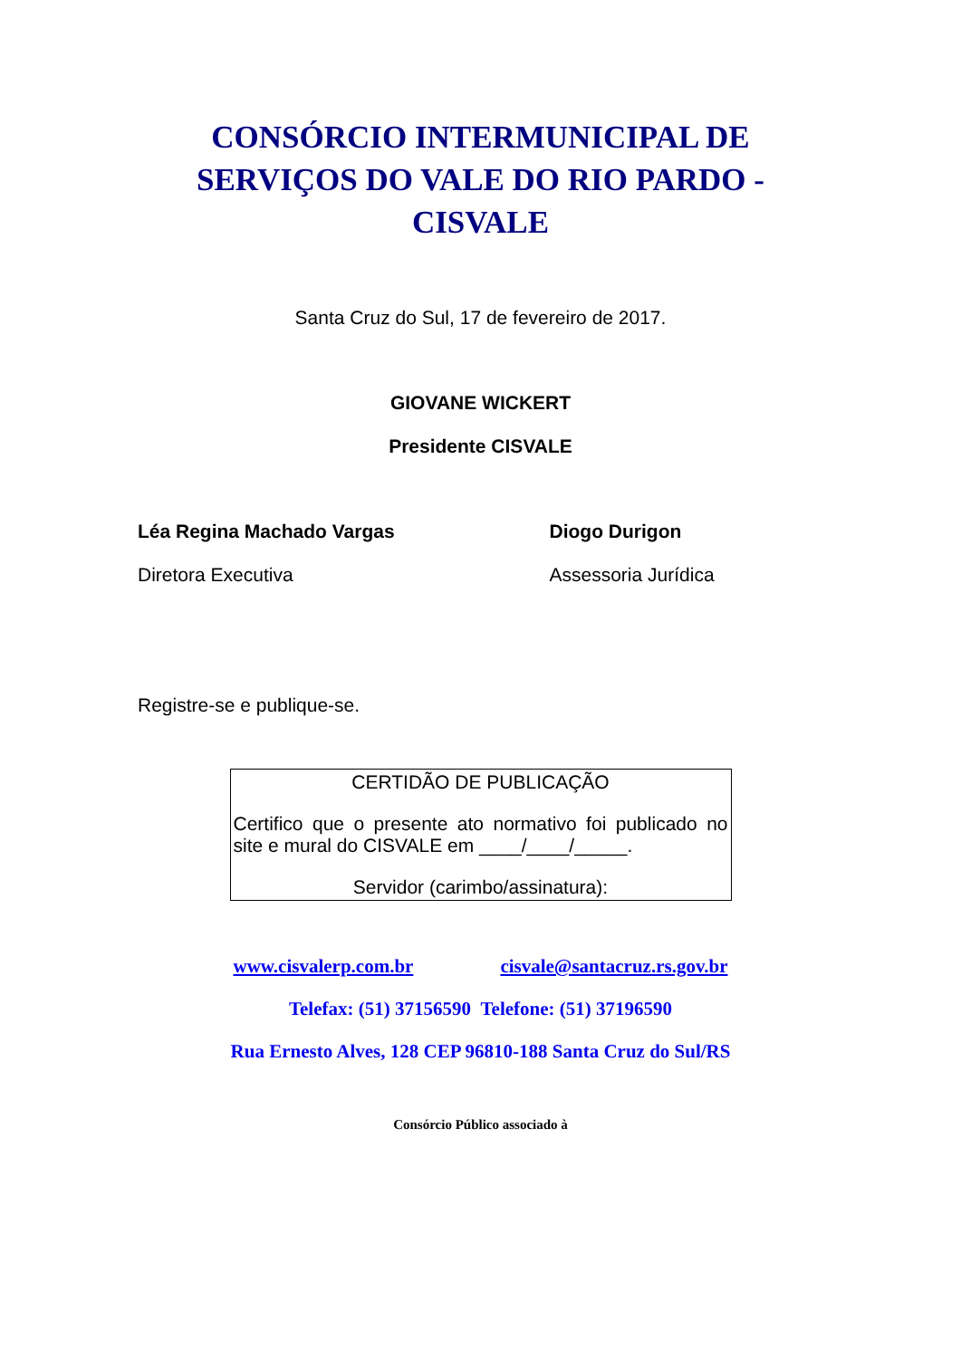CONSÓRCIO INTERMUNICIPAL DE
SERVIÇOS DO VALE DO RIO PARDO -
CISVALE
Santa Cruz do Sul, 17 de fevereiro de 2017.
GIOVANE WICKERT
Presidente CISVALE
Léa Regina Machado Vargas Diogo Durigon
Diretora Executiva Assessoria Jurídica
Registre-se e publique-se.
CERTIDÃO DE PUBLICAÇÃO
Certifico que o presente ato normativo foi publicado no site e mural do CISVALE em ____/____/_____.
Servidor (carimbo/assinatura):
www.cisvalerp.com.br cisvale@santacruz.rs.gov.br
Telefax: (51) 37156590 Telefone: (51) 37196590
Rua Ernesto Alves, 128 CEP 96810-188 Santa Cruz do Sul/RS
Consórcio Público associado à